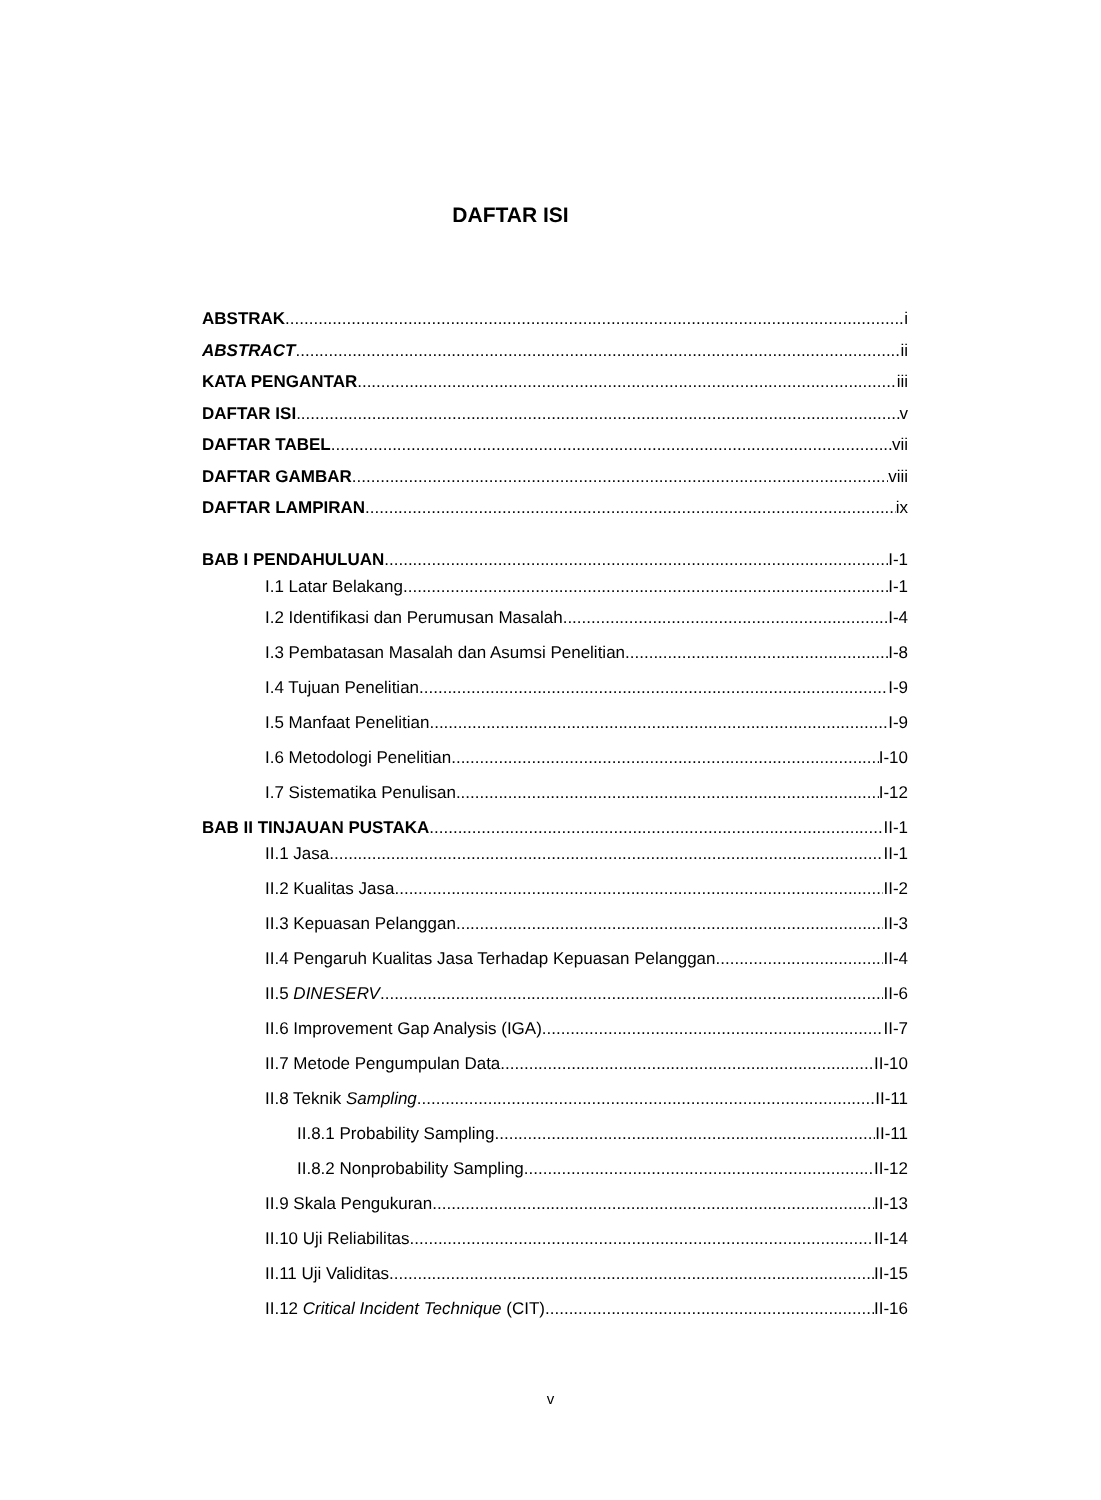DAFTAR ISI
ABSTRAK i
ABSTRACT ii
KATA PENGANTAR iii
DAFTAR ISI v
DAFTAR TABEL vii
DAFTAR GAMBAR viii
DAFTAR LAMPIRAN ix
BAB I PENDAHULUAN I-1
I.1 Latar Belakang I-1
I.2 Identifikasi dan Perumusan Masalah I-4
I.3 Pembatasan Masalah dan Asumsi Penelitian I-8
I.4 Tujuan Penelitian I-9
I.5 Manfaat Penelitian I-9
I.6 Metodologi Penelitian I-10
I.7 Sistematika Penulisan I-12
BAB II TINJAUAN PUSTAKA II-1
II.1 Jasa II-1
II.2 Kualitas Jasa II-2
II.3 Kepuasan Pelanggan II-3
II.4 Pengaruh Kualitas Jasa Terhadap Kepuasan Pelanggan II-4
II.5 DINESERV II-6
II.6 Improvement Gap Analysis (IGA) II-7
II.7 Metode Pengumpulan Data II-10
II.8 Teknik Sampling II-11
II.8.1 Probability Sampling II-11
II.8.2 Nonprobability Sampling II-12
II.9 Skala Pengukuran II-13
II.10 Uji Reliabilitas II-14
II.11 Uji Validitas II-15
II.12 Critical Incident Technique (CIT) II-16
v